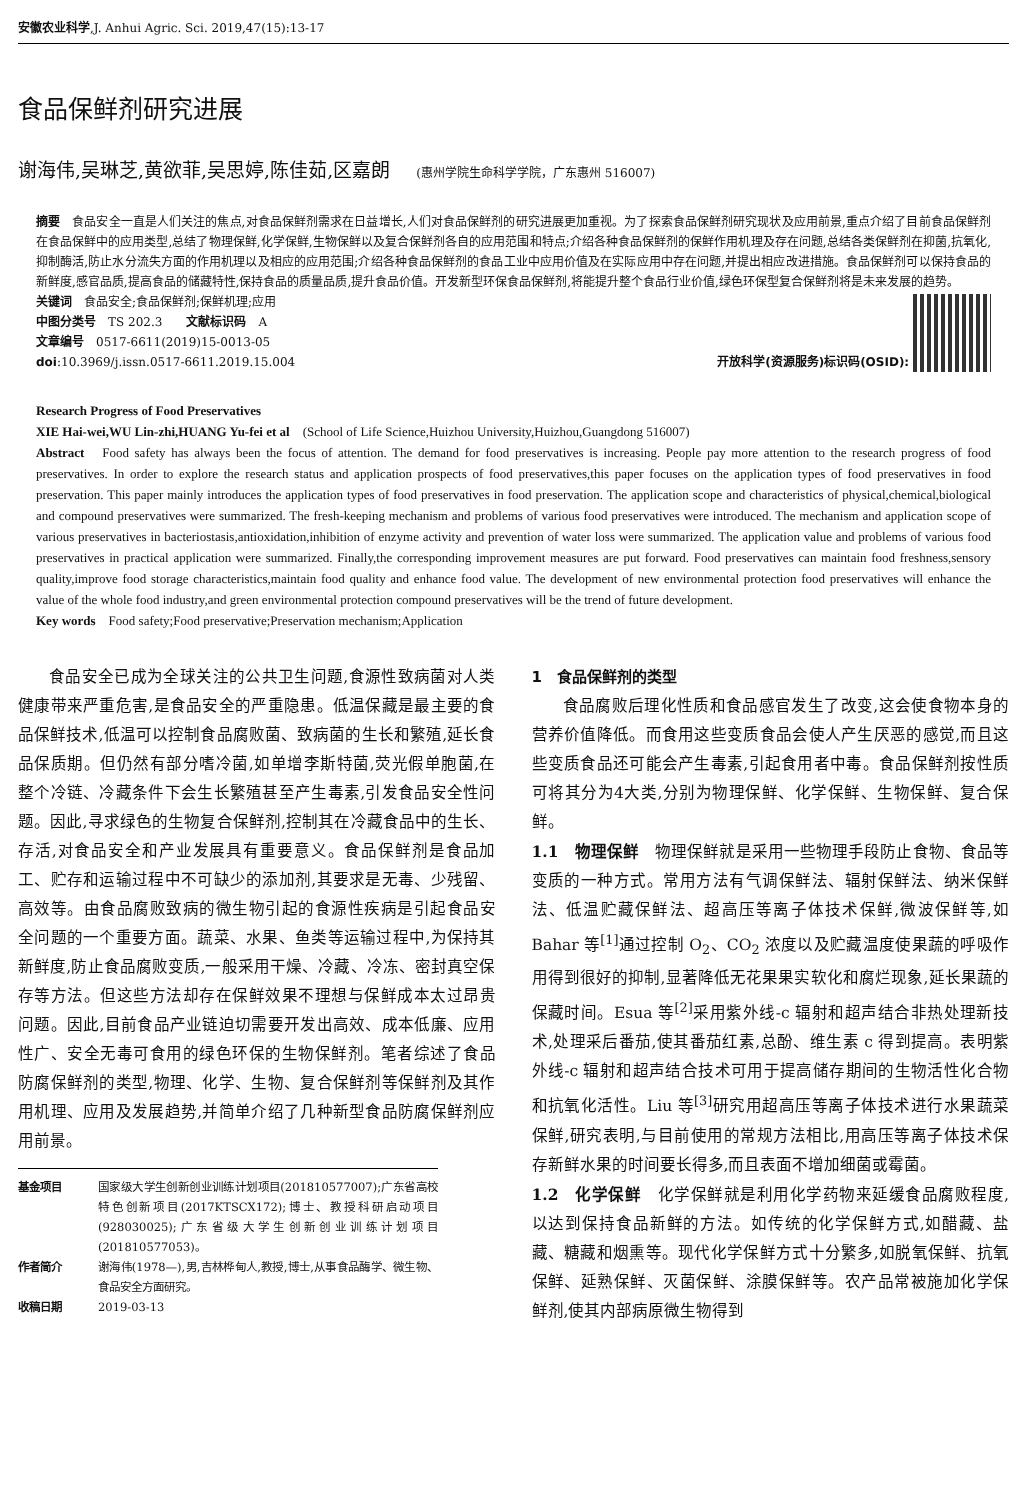安徽农业科学,J. Anhui Agric. Sci. 2019,47(15):13-17
食品保鲜剂研究进展
谢海伟,吴琳芝,黄欲菲,吴思婷,陈佳茹,区嘉朗 (惠州学院生命科学学院，广东惠州 516007)
摘要　食品安全一直是人们关注的焦点,对食品保鲜剂需求在日益增长,人们对食品保鲜剂的研究进展更加重视。为了探索食品保鲜剂研究现状及应用前景,重点介绍了目前食品保鲜剂在食品保鲜中的应用类型,总结了物理保鲜,化学保鲜,生物保鲜以及复合保鲜剂各自的应用范围和特点;介绍各种食品保鲜剂的保鲜作用机理及存在问题,总结各类保鲜剂在抑菌,抗氧化,抑制酶活,防止水分流失方面的作用机理以及相应的应用范围;介绍各种食品保鲜剂的食品工业中应用价值及在实际应用中存在问题,并提出相应改进措施。食品保鲜剂可以保持食品的新鲜度,感官品质,提高食品的储藏特性,保持食品的质量品质,提升食品价值。开发新型环保食品保鲜剂,将能提升整个食品行业价值,绿色环保型复合保鲜剂将是未来发展的趋势。
关键词　食品安全;食品保鲜剂;保鲜机理;应用
中图分类号　TS 202.3　　文献标识码　A
文章编号　0517-6611(2019)15-0013-05
doi:10.3969/j.issn.0517-6611.2019.15.004
开放科学(资源服务)标识码(OSID):
Research Progress of Food Preservatives
XIE Hai-wei,WU Lin-zhi,HUANG Yu-fei et al　(School of Life Science,Huizhou University,Huizhou,Guangdong 516007)
Abstract　Food safety has always been the focus of attention. The demand for food preservatives is increasing. People pay more attention to the research progress of food preservatives. In order to explore the research status and application prospects of food preservatives,this paper focuses on the application types of food preservatives in food preservation. This paper mainly introduces the application types of food preservatives in food preservation. The application scope and characteristics of physical,chemical,biological and compound preservatives were summarized. The fresh-keeping mechanism and problems of various food preservatives were introduced. The mechanism and application scope of various preservatives in bacteriostasis,antioxidation,inhibition of enzyme activity and prevention of water loss were summarized. The application value and problems of various food preservatives in practical application were summarized. Finally,the corresponding improvement measures are put forward. Food preservatives can maintain food freshness,sensory quality,improve food storage characteristics,maintain food quality and enhance food value. The development of new environmental protection food preservatives will enhance the value of the whole food industry,and green environmental protection compound preservatives will be the trend of future development.
Key words　Food safety;Food preservative;Preservation mechanism;Application
食品安全已成为全球关注的公共卫生问题,食源性致病菌对人类健康带来严重危害,是食品安全的严重隐患。低温保藏是最主要的食品保鲜技术,低温可以控制食品腐败菌、致病菌的生长和繁殖,延长食品保质期。但仍然有部分嗜冷菌,如单增李斯特菌,荧光假单胞菌,在整个冷链、冷藏条件下会生长繁殖甚至产生毒素,引发食品安全性问题。因此,寻求绿色的生物复合保鲜剂,控制其在冷藏食品中的生长、存活,对食品安全和产业发展具有重要意义。食品保鲜剂是食品加工、贮存和运输过程中不可缺少的添加剂,其要求是无毒、少残留、高效等。由食品腐败致病的微生物引起的食源性疾病是引起食品安全问题的一个重要方面。蔬菜、水果、鱼类等运输过程中,为保持其新鲜度,防止食品腐败变质,一般采用干燥、冷藏、冷冻、密封真空保存等方法。但这些方法却存在保鲜效果不理想与保鲜成本太过昂贵问题。因此,目前食品产业链迫切需要开发出高效、成本低廉、应用性广、安全无毒可食用的绿色环保的生物保鲜剂。笔者综述了食品防腐保鲜剂的类型,物理、化学、生物、复合保鲜剂等保鲜剂及其作用机理、应用及发展趋势,并简单介绍了几种新型食品防腐保鲜剂应用前景。
基金项目 国家级大学生创新创业训练计划项目(201810577007);广东省高校特色创新项目(2017KTSCX172);博士、教授科研启动项目(928030025);广东省级大学生创新创业训练计划项目(201810577053)。
作者简介 谢海伟(1978—),男,吉林桦甸人,教授,博士,从事食品酶学、微生物、食品安全方面研究。
收稿日期 2019-03-13
1　食品保鲜剂的类型
食品腐败后理化性质和食品感官发生了改变,这会使食物本身的营养价值降低。而食用这些变质食品会使人产生厌恶的感觉,而且这些变质食品还可能会产生毒素,引起食用者中毒。食品保鲜剂按性质可将其分为4大类,分别为物理保鲜、化学保鲜、生物保鲜、复合保鲜。
1.1　物理保鲜　物理保鲜就是采用一些物理手段防止食物、食品等变质的一种方式。常用方法有气调保鲜法、辐射保鲜法、纳米保鲜法、低温贮藏保鲜法、超高压等离子体技术保鲜,微波保鲜等,如 Bahar 等<sup>[1]</sup>通过控制 O<sub>2</sub>、CO<sub>2</sub> 浓度以及贮藏温度使果蔬的呼吸作用得到很好的抑制,显著降低无花果果实软化和腐烂现象,延长果蔬的保藏时间。Esua 等<sup>[2]</sup>采用紫外线-c 辐射和超声结合非热处理新技术,处理采后番茄,使其番茄红素,总酚、维生素 c 得到提高。表明紫外线-c 辐射和超声结合技术可用于提高储存期间的生物活性化合物和抗氧化活性。Liu 等<sup>[3]</sup>研究用超高压等离子体技术进行水果蔬菜保鲜,研究表明,与目前使用的常规方法相比,用高压等离子体技术保存新鲜水果的时间要长得多,而且表面不增加细菌或霉菌。
1.2　化学保鲜　化学保鲜就是利用化学药物来延缓食品腐败程度,以达到保持食品新鲜的方法。如传统的化学保鲜方式,如醋藏、盐藏、糖藏和烟熏等。现代化学保鲜方式十分繁多,如脱氧保鲜、抗氧保鲜、延熟保鲜、灭菌保鲜、涂膜保鲜等。农产品常被施加化学保鲜剂,使其内部病原微生物得到